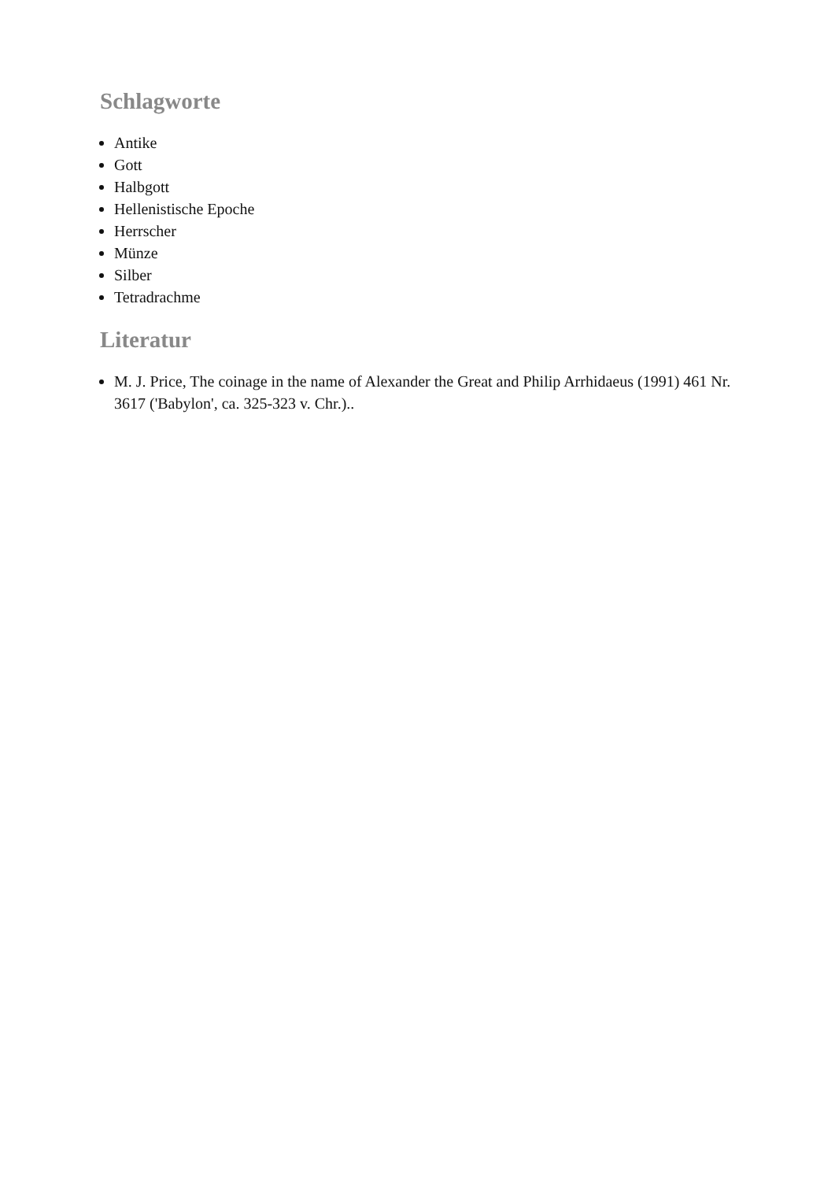Schlagworte
Antike
Gott
Halbgott
Hellenistische Epoche
Herrscher
Münze
Silber
Tetradrachme
Literatur
M. J. Price, The coinage in the name of Alexander the Great and Philip Arrhidaeus (1991) 461 Nr. 3617 ('Babylon', ca. 325-323 v. Chr.)..